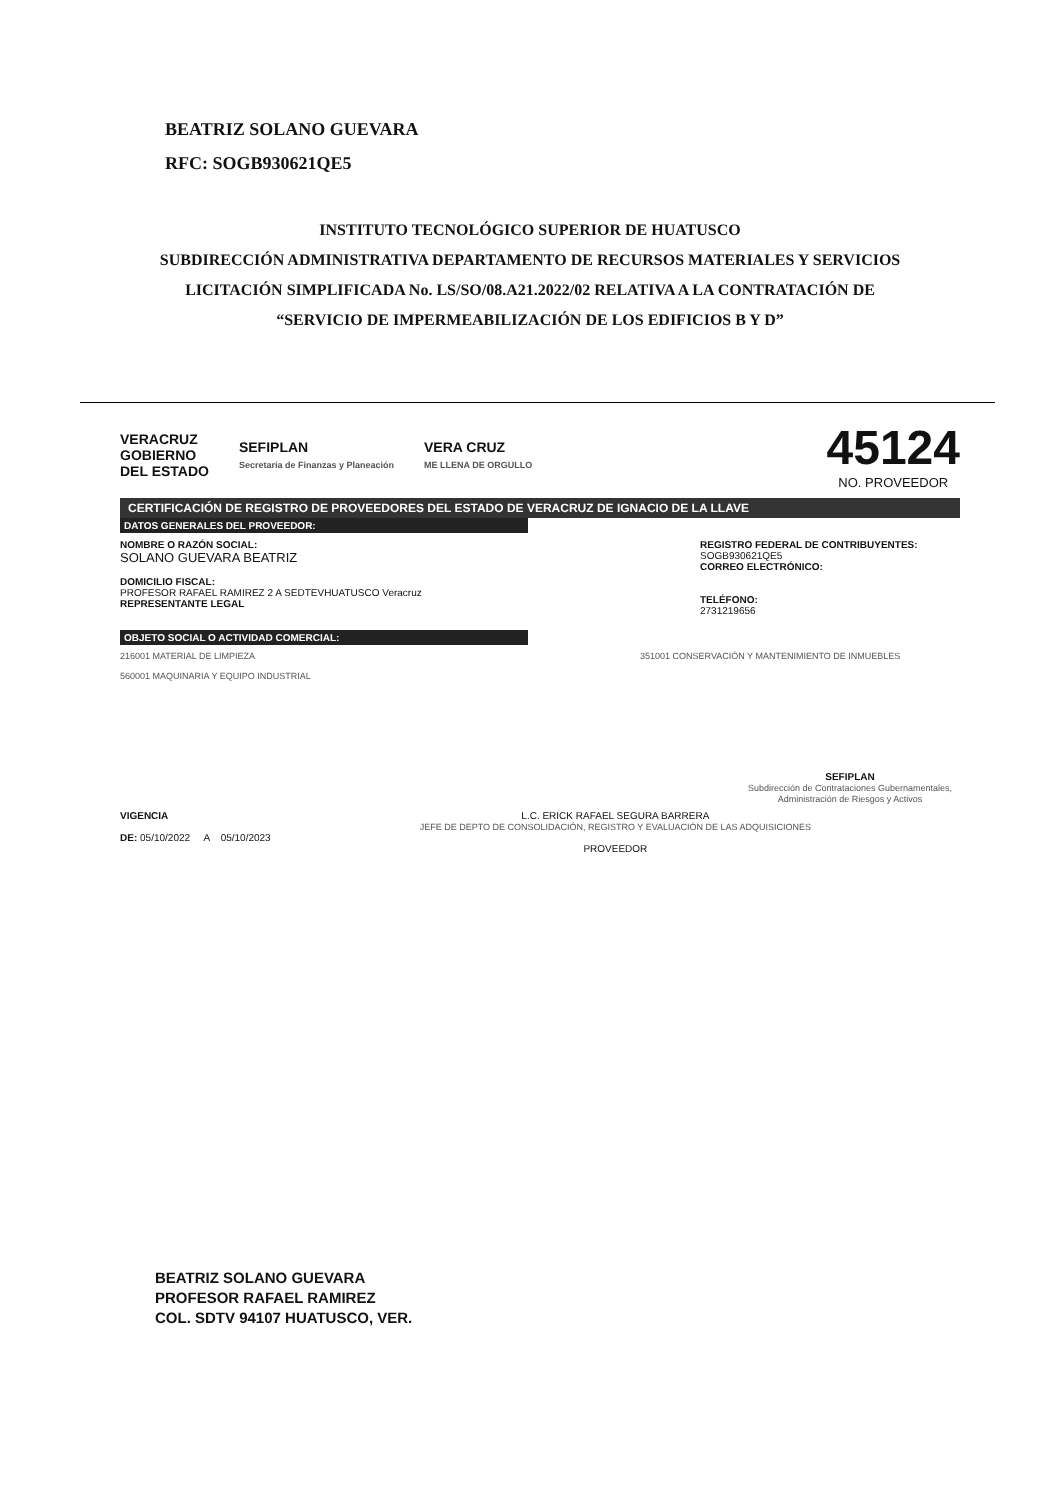BEATRIZ SOLANO GUEVARA
RFC: SOGB930621QE5
INSTITUTO TECNOLÓGICO SUPERIOR DE HUATUSCO
SUBDIRECCIÓN ADMINISTRATIVA DEPARTAMENTO DE RECURSOS MATERIALES Y SERVICIOS
LICITACIÓN SIMPLIFICADA No. LS/SO/08.A21.2022/02 RELATIVA A LA CONTRATACIÓN DE
“SERVICIO DE IMPERMEABILIZACIÓN DE LOS EDIFICIOS B Y D”
VERACRUZ
GOBIERNO
DEL ESTADO
SEFIPLAN
Secretaría de Finanzas y Planeación
VERA CRUZ
ME LLENA DE ORGULLO
45124
NO. PROVEEDOR
CERTIFICACIÓN DE REGISTRO DE PROVEEDORES DEL ESTADO DE VERACRUZ DE IGNACIO DE LA LLAVE
DATOS GENERALES DEL PROVEEDOR:
NOMBRE O RAZÓN SOCIAL:
SOLANO GUEVARA BEATRIZ
DOMICILIO FISCAL:
PROFESOR RAFAEL RAMIREZ 2 A SEDTEVHUATUSCO Veracruz
REPRESENTANTE LEGAL
REGISTRO FEDERAL DE CONTRIBUYENTES:
SOGB930621QE5
CORREO ELECTRÓNICO:
TELÉFONO:
2731219656
OBJETO SOCIAL O ACTIVIDAD COMERCIAL:
216001 MATERIAL DE LIMPIEZA
560001 MAQUINARIA Y EQUIPO INDUSTRIAL
351001 CONSERVACIÓN Y MANTENIMIENTO DE INMUEBLES
SEFIPLAN
Subdirección de Contrataciones Gubernamentales, Administración de Riesgos y Activos
VIGENCIA
DE: 05/10/2022 A 05/10/2023
L.C. ERICK RAFAEL SEGURA BARRERA
JEFE DE DEPTO DE CONSOLIDACIÓN, REGISTRO Y EVALUACIÓN DE LAS ADQUISICIONES
PROVEEDOR
BEATRIZ SOLANO GUEVARA
PROFESOR RAFAEL RAMIREZ
COL. SDTV 94107 HUATUSCO, VER.